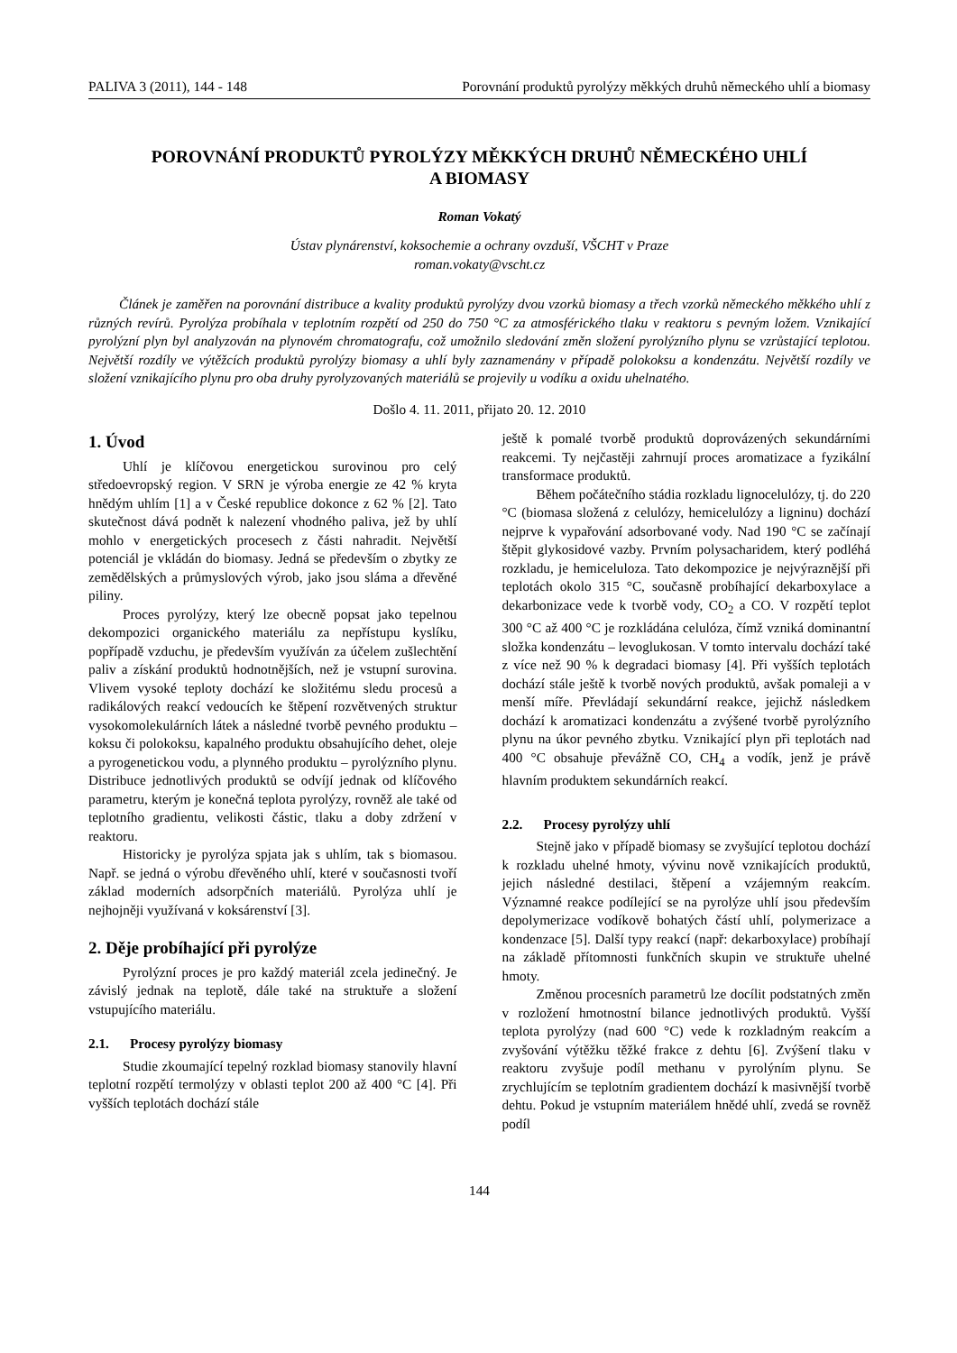PALIVA 3 (2011), 144 - 148 Porovnání produktů pyrolýzy měkkých druhů německého uhlí a biomasy
POROVNÁNÍ PRODUKTŮ PYROLÝZY MĚKKÝCH DRUHŮ NĚMECKÉHO UHLÍ
A BIOMASY
Roman Vokatý
Ústav plynárenství, koksochemie a ochrany ovzduší, VŠCHT v Praze
roman.vokaty@vscht.cz
Článek je zaměřen na porovnání distribuce a kvality produktů pyrolýzy dvou vzorků biomasy a třech vzorků německého měkkého uhlí z různých revírů. Pyrolýza probíhala v teplotním rozpětí od 250 do 750 °C za atmosférického tlaku v reaktoru s pevným ložem. Vznikající pyrolýzní plyn byl analyzován na plynovém chromatografu, což umožnilo sledování změn složení pyrolýzního plynu se vzrůstající teplotou. Největší rozdíly ve výtěžcích produktů pyrolýzy biomasy a uhlí byly zaznamenány v případě polokoksu a kondenzátu. Největší rozdíly ve složení vznikajícího plynu pro oba druhy pyrolyzovaných materiálů se projevily u vodíku a oxidu uhelnatého.
Došlo 4. 11. 2011, přijato 20. 12. 2010
1. Úvod
Uhlí je klíčovou energetickou surovinou pro celý středoevropský region. V SRN je výroba energie ze 42 % kryta hnědým uhlím [1] a v České republice dokonce z 62 % [2]. Tato skutečnost dává podnět k nalezení vhodného paliva, jež by uhlí mohlo v energetických procesech z části nahradit. Největší potenciál je vkládán do biomasy. Jedná se především o zbytky ze zemědělských a průmyslových výrob, jako jsou sláma a dřevěné piliny.
Proces pyrolýzy, který lze obecně popsat jako tepelnou dekompozici organického materiálu za nepřístupu kyslíku, popřípadě vzduchu, je především využíván za účelem zušlechtění paliv a získání produktů hodnotnějších, než je vstupní surovina. Vlivem vysoké teploty dochází ke složitému sledu procesů a radikálových reakcí vedoucích ke štěpení rozvětvených struktur vysokomolekulárních látek a následné tvorbě pevného produktu – koksu či polokoksu, kapalného produktu obsahujícího dehet, oleje a pyrogenetickou vodu, a plynného produktu – pyrolýzního plynu. Distribuce jednotlivých produktů se odvíjí jednak od klíčového parametru, kterým je konečná teplota pyrolýzy, rovněž ale také od teplotního gradientu, velikosti částic, tlaku a doby zdržení v reaktoru.
Historicky je pyrolýza spjata jak s uhlím, tak s biomasou. Např. se jedná o výrobu dřevěného uhlí, které v současnosti tvoří základ moderních adsorpčních materiálů. Pyrolýza uhlí je nejhojněji využívaná v koksárenství [3].
2. Děje probíhající při pyrolýze
Pyrolýzní proces je pro každý materiál zcela jedinečný. Je závislý jednak na teplotě, dále také na struktuře a složení vstupujícího materiálu.
2.1. Procesy pyrolýzy biomasy
Studie zkoumající tepelný rozklad biomasy stanovily hlavní teplotní rozpětí termolýzy v oblasti teplot 200 až 400 °C [4]. Při vyšších teplotách dochází stále
ještě k pomalé tvorbě produktů doprovázených sekundárními reakcemi. Ty nejčastěji zahrnují proces aromatizace a fyzikální transformace produktů.
Během počátečního stádia rozkladu lignocelulózy, tj. do 220 °C (biomasa složená z celulózy, hemicelulózy a ligninu) dochází nejprve k vypařování adsorbované vody. Nad 190 °C se začínají štěpit glykosidové vazby. Prvním polysacharidem, který podléhá rozkladu, je hemiceluloza. Tato dekompozice je nejvýraznější při teplotách okolo 315 °C, současně probíhající dekarboxylace a dekarbonizace vede k tvorbě vody, CO<sub>2</sub> a CO. V rozpětí teplot 300 °C až 400 °C je rozkládána celulóza, čímž vzniká dominantní složka kondenzátu – levoglukosan. V tomto intervalu dochází také z více než 90 % k degradaci biomasy [4]. Při vyšších teplotách dochází stále ještě k tvorbě nových produktů, avšak pomaleji a v menší míře. Převládají sekundární reakce, jejichž následkem dochází k aromatizaci kondenzátu a zvýšené tvorbě pyrolýzního plynu na úkor pevného zbytku. Vznikající plyn při teplotách nad 400 °C obsahuje převážně CO, CH<sub>4</sub> a vodík, jenž je právě hlavním produktem sekundárních reakcí.
2.2. Procesy pyrolýzy uhlí
Stejně jako v případě biomasy se zvyšující teplotou dochází k rozkladu uhelné hmoty, vývinu nově vznikajících produktů, jejich následné destilaci, štěpení a vzájemným reakcím. Významné reakce podílející se na pyrolýze uhlí jsou především depolymerizace vodíkově bohatých částí uhlí, polymerizace a kondenzace [5]. Další typy reakcí (např: dekarboxylace) probíhají na základě přítomnosti funkčních skupin ve struktuře uhelné hmoty.
Změnou procesních parametrů lze docílit podstatných změn v rozložení hmotnostní bilance jednotlivých produktů. Vyšší teplota pyrolýzy (nad 600 °C) vede k rozkladným reakcím a zvyšování výtěžku těžké frakce z dehtu [6]. Zvýšení tlaku v reaktoru zvyšuje podíl methanu v pyrolýním plynu. Se zrychlujícím se teplotním gradientem dochází k masivnější tvorbě dehtu. Pokud je vstupním materiálem hnědé uhlí, zvedá se rovněž podíl
144